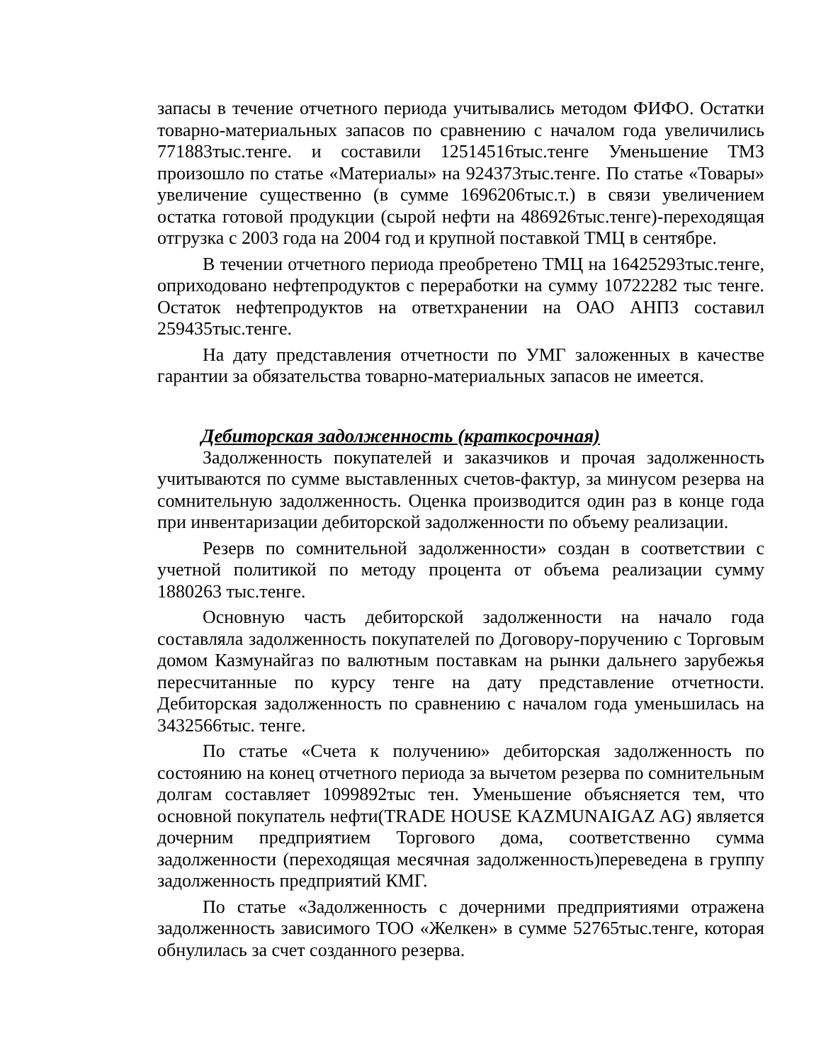запасы в течение отчетного периода учитывались методом ФИФО. Остатки товарно-материальных запасов по сравнению с началом года увеличились 771883тыс.тенге. и составили 12514516тыс.тенге Уменьшение ТМЗ произошло по статье «Материалы» на 924373тыс.тенге. По статье «Товары» увеличение существенно (в сумме 1696206тыс.т.) в связи увеличением остатка готовой продукции (сырой нефти на 486926тыс.тенге)-переходящая отгрузка с 2003 года на 2004 год и крупной поставкой ТМЦ в сентябре.
В течении отчетного периода преобретено ТМЦ на 16425293тыс.тенге, оприходовано нефтепродуктов с переработки на сумму 10722282 тыс тенге. Остаток нефтепродуктов на ответхранении на ОАО АНПЗ составил 259435тыс.тенге.
На дату представления отчетности по УМГ заложенных в качестве гарантии за обязательства товарно-материальных запасов не имеется.
Дебиторская задолженность (краткосрочная)
Задолженность покупателей и заказчиков и прочая задолженность учитываются по сумме выставленных счетов-фактур, за минусом резерва на сомнительную задолженность. Оценка производится один раз в конце года при инвентаризации дебиторской задолженности по объему реализации.
Резерв по сомнительной задолженности» создан в соответствии с учетной политикой по методу процента от объема реализации сумму 1880263 тыс.тенге.
Основную часть дебиторской задолженности на начало года составляла задолженность покупателей по Договору-поручению с Торговым домом Казмунайгаз по валютным поставкам на рынки дальнего зарубежья пересчитанные по курсу тенге на дату представление отчетности. Дебиторская задолженность по сравнению с началом года уменьшилась на 3432566тыс. тенге.
По статье «Счета к получению» дебиторская задолженность по состоянию на конец отчетного периода за вычетом резерва по сомнительным долгам составляет 1099892тыс тен. Уменьшение объясняется тем, что основной покупатель нефти(TRADE HOUSE KAZMUNAIGAZ AG) является дочерним предприятием Торгового дома, соответственно сумма задолженности (переходящая месячная задолженность)переведена в группу задолженность предприятий КМГ.
По статье «Задолженность с дочерними предприятиями отражена задолженность зависимого ТОО «Желкен» в сумме 52765тыс.тенге, которая обнулилась за счет созданного резерва.